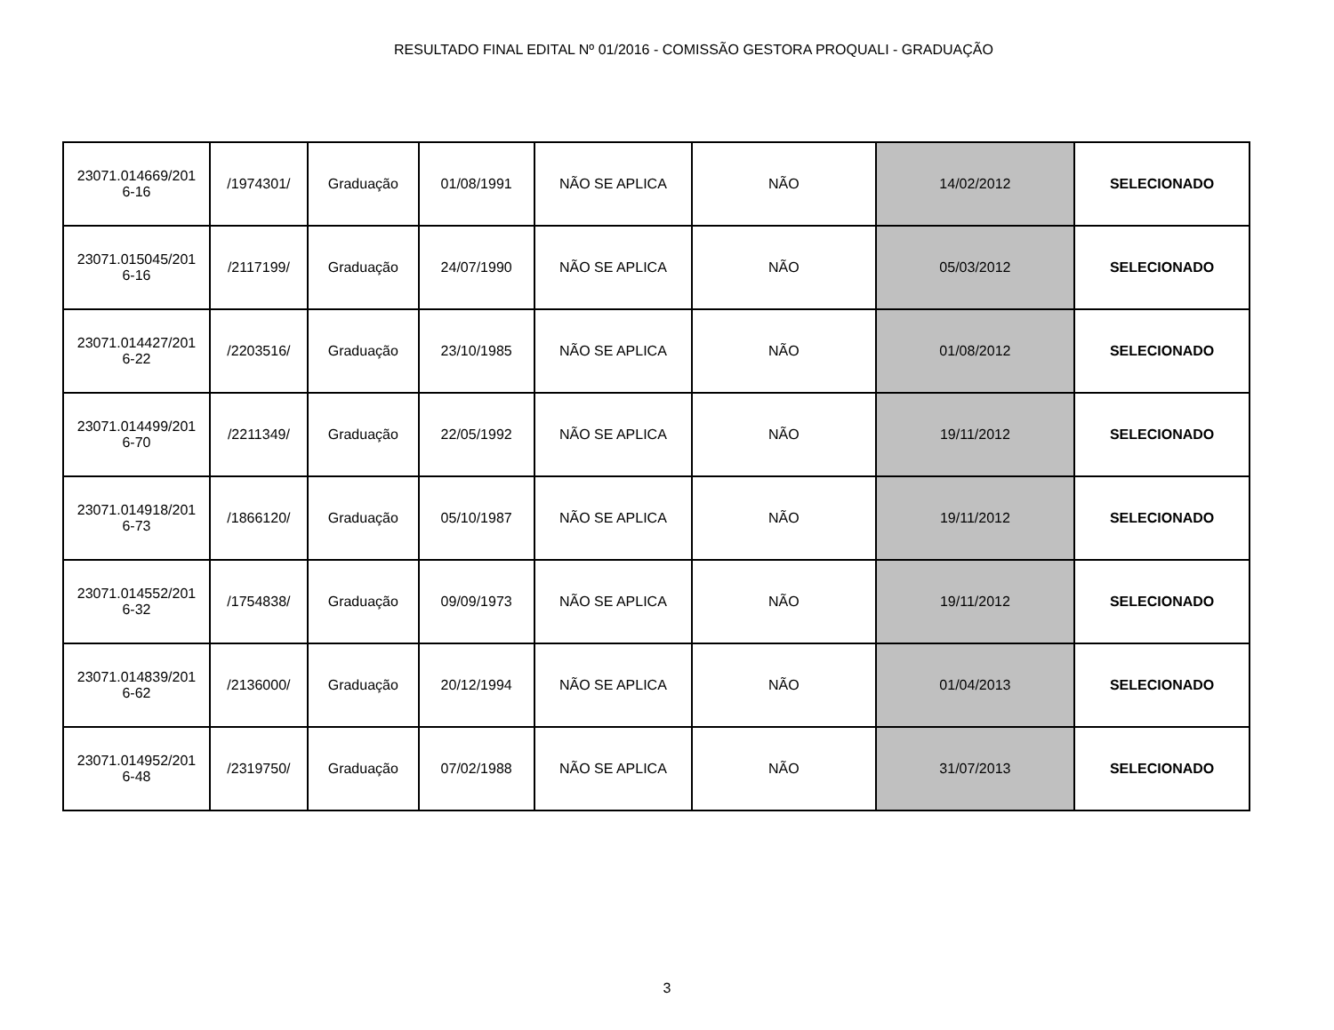RESULTADO FINAL EDITAL Nº 01/2016 - COMISSÃO GESTORA PROQUALI - GRADUAÇÃO
| 23071.014669/201 6-16 | /1974301/ | Graduação | 01/08/1991 | NÃO SE APLICA | NÃO | 14/02/2012 | SELECIONADO |
| 23071.015045/201 6-16 | /2117199/ | Graduação | 24/07/1990 | NÃO SE APLICA | NÃO | 05/03/2012 | SELECIONADO |
| 23071.014427/201 6-22 | /2203516/ | Graduação | 23/10/1985 | NÃO SE APLICA | NÃO | 01/08/2012 | SELECIONADO |
| 23071.014499/201 6-70 | /2211349/ | Graduação | 22/05/1992 | NÃO SE APLICA | NÃO | 19/11/2012 | SELECIONADO |
| 23071.014918/201 6-73 | /1866120/ | Graduação | 05/10/1987 | NÃO SE APLICA | NÃO | 19/11/2012 | SELECIONADO |
| 23071.014552/201 6-32 | /1754838/ | Graduação | 09/09/1973 | NÃO SE APLICA | NÃO | 19/11/2012 | SELECIONADO |
| 23071.014839/201 6-62 | /2136000/ | Graduação | 20/12/1994 | NÃO SE APLICA | NÃO | 01/04/2013 | SELECIONADO |
| 23071.014952/201 6-48 | /2319750/ | Graduação | 07/02/1988 | NÃO SE APLICA | NÃO | 31/07/2013 | SELECIONADO |
3